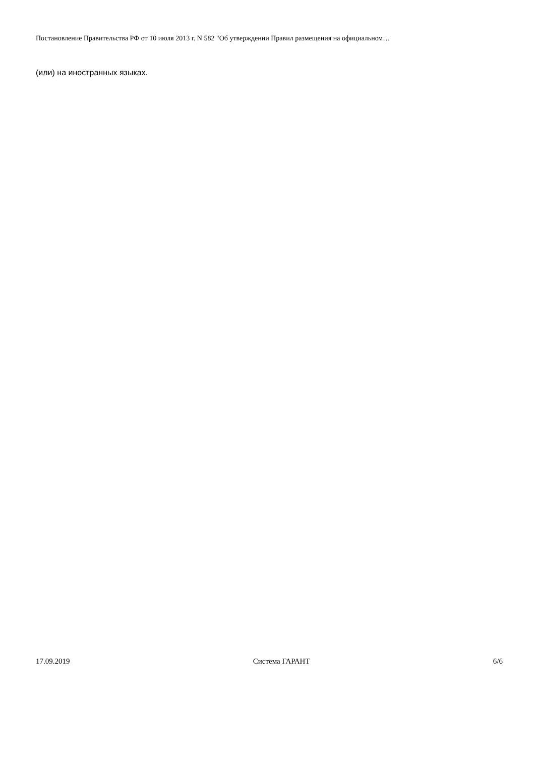Постановление Правительства РФ от 10 июля 2013 г. N 582 "Об утверждении Правил размещения на официальном…
(или) на иностранных языках.
17.09.2019 Система ГАРАНТ 6/6